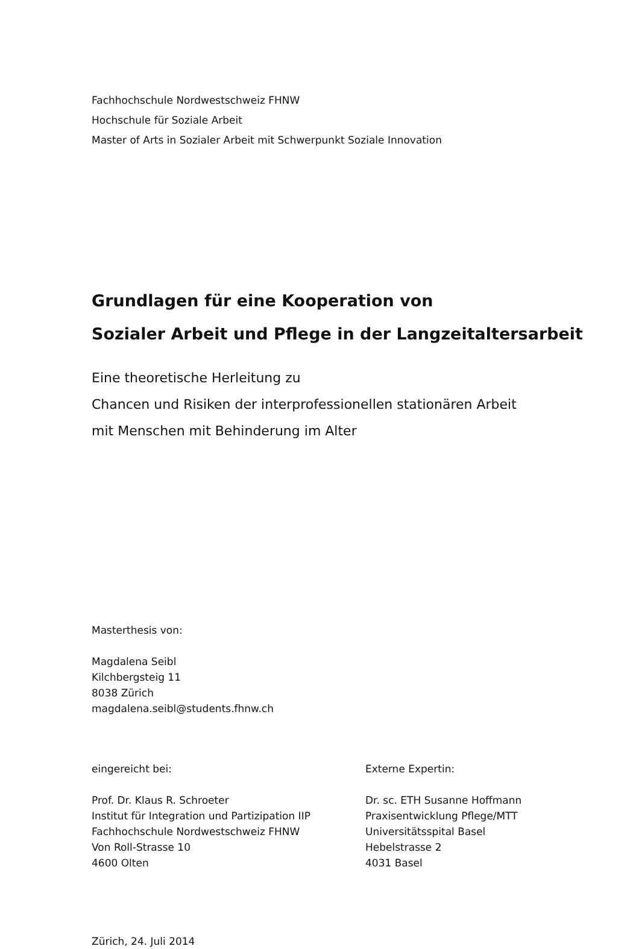Fachhochschule Nordwestschweiz FHNW
Hochschule für Soziale Arbeit
Master of Arts in Sozialer Arbeit mit Schwerpunkt Soziale Innovation
Grundlagen für eine Kooperation von
Sozialer Arbeit und Pflege in der Langzeitaltersarbeit
Eine theoretische Herleitung zu
Chancen und Risiken der interprofessionellen stationären Arbeit
mit Menschen mit Behinderung im Alter
Masterthesis von:
Magdalena Seibl
Kilchbergsteig 11
8038 Zürich
magdalena.seibl@students.fhnw.ch
eingereicht bei:
Prof. Dr. Klaus R. Schroeter
Institut für Integration und Partizipation IIP
Fachhochschule Nordwestschweiz FHNW
Von Roll-Strasse 10
4600 Olten
Externe Expertin:
Dr. sc. ETH Susanne Hoffmann
Praxisentwicklung Pflege/MTT
Universitätsspital Basel
Hebelstrasse 2
4031 Basel
Zürich, 24. Juli 2014